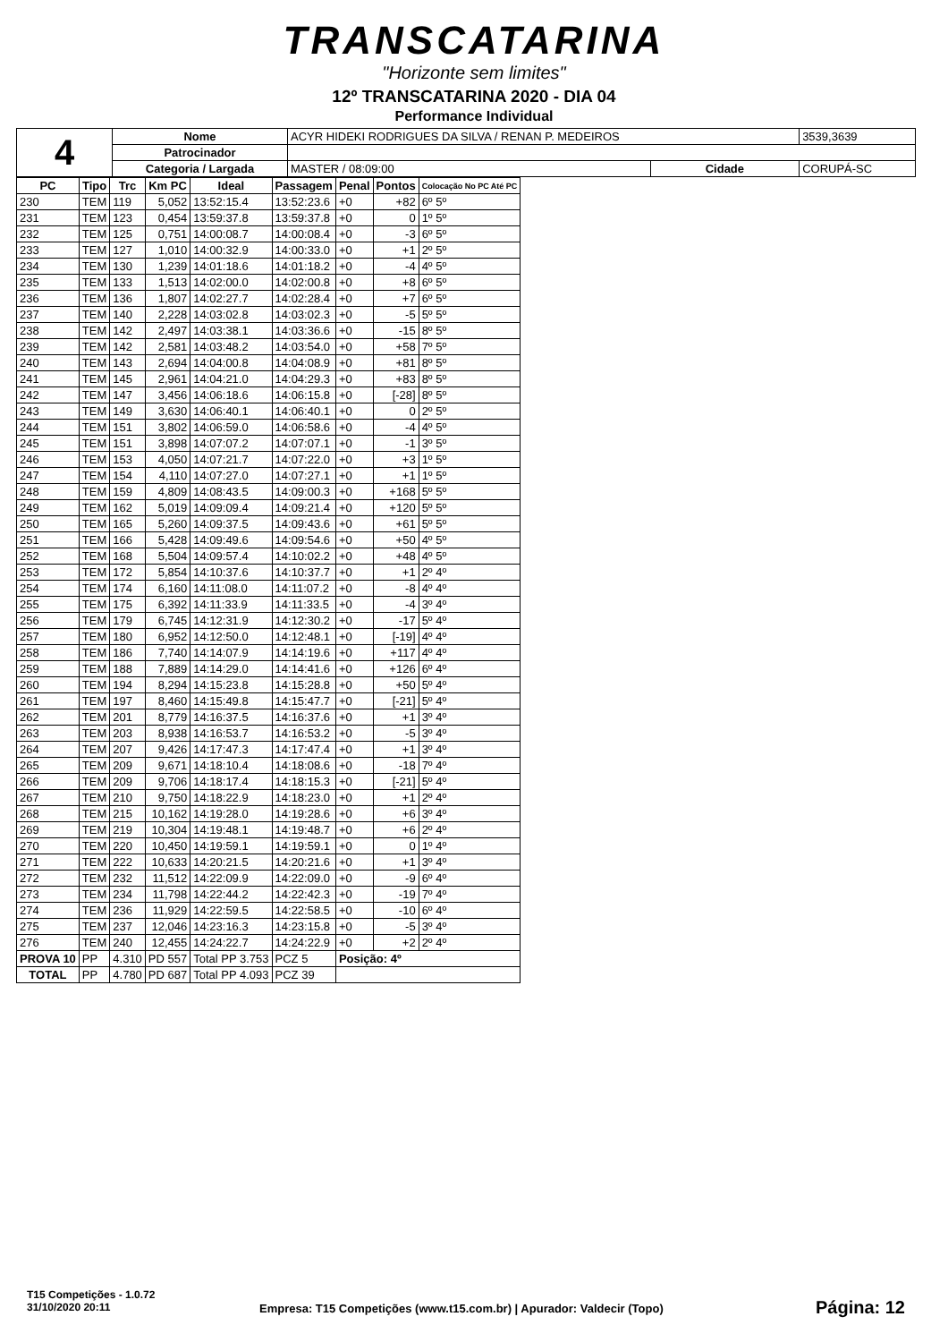TRANSCATARINA
"Horizonte sem limites"
12º TRANSCATARINA 2020 - DIA 04
Performance Individual
| 4 | Nome | ACYR HIDEKI RODRIGUES DA SILVA / RENAN P. MEDEIROS | | | 3539,3639 |
| | Patrocinador | | | | |
| | Categoria / Largada | MASTER / 08:09:00 | Cidade | CORUPÁ-SC | |
| PC | Tipo | Trc | Km PC | Ideal | Passagem | Penal | Pontos | Colocação No PC Até PC |
| --- | --- | --- | --- | --- | --- | --- | --- | --- |
| 230 | TEM | 119 | 5,052 | 13:52:15.4 | 13:52:23.6 | +0 | +82 | 6º 5º |
| 231 | TEM | 123 | 0,454 | 13:59:37.8 | 13:59:37.8 | +0 | 0 | 1º 5º |
| 232 | TEM | 125 | 0,751 | 14:00:08.7 | 14:00:08.4 | +0 | -3 | 6º 5º |
| 233 | TEM | 127 | 1,010 | 14:00:32.9 | 14:00:33.0 | +0 | +1 | 2º 5º |
| 234 | TEM | 130 | 1,239 | 14:01:18.6 | 14:01:18.2 | +0 | -4 | 4º 5º |
| 235 | TEM | 133 | 1,513 | 14:02:00.0 | 14:02:00.8 | +0 | +8 | 6º 5º |
| 236 | TEM | 136 | 1,807 | 14:02:27.7 | 14:02:28.4 | +0 | +7 | 6º 5º |
| 237 | TEM | 140 | 2,228 | 14:03:02.8 | 14:03:02.3 | +0 | -5 | 5º 5º |
| 238 | TEM | 142 | 2,497 | 14:03:38.1 | 14:03:36.6 | +0 | -15 | 8º 5º |
| 239 | TEM | 142 | 2,581 | 14:03:48.2 | 14:03:54.0 | +0 | +58 | 7º 5º |
| 240 | TEM | 143 | 2,694 | 14:04:00.8 | 14:04:08.9 | +0 | +81 | 8º 5º |
| 241 | TEM | 145 | 2,961 | 14:04:21.0 | 14:04:29.3 | +0 | +83 | 8º 5º |
| 242 | TEM | 147 | 3,456 | 14:06:18.6 | 14:06:15.8 | +0 | [-28] | 8º 5º |
| 243 | TEM | 149 | 3,630 | 14:06:40.1 | 14:06:40.1 | +0 | 0 | 2º 5º |
| 244 | TEM | 151 | 3,802 | 14:06:59.0 | 14:06:58.6 | +0 | -4 | 4º 5º |
| 245 | TEM | 151 | 3,898 | 14:07:07.2 | 14:07:07.1 | +0 | -1 | 3º 5º |
| 246 | TEM | 153 | 4,050 | 14:07:21.7 | 14:07:22.0 | +0 | +3 | 1º 5º |
| 247 | TEM | 154 | 4,110 | 14:07:27.0 | 14:07:27.1 | +0 | +1 | 1º 5º |
| 248 | TEM | 159 | 4,809 | 14:08:43.5 | 14:09:00.3 | +0 | +168 | 5º 5º |
| 249 | TEM | 162 | 5,019 | 14:09:09.4 | 14:09:21.4 | +0 | +120 | 5º 5º |
| 250 | TEM | 165 | 5,260 | 14:09:37.5 | 14:09:43.6 | +0 | +61 | 5º 5º |
| 251 | TEM | 166 | 5,428 | 14:09:49.6 | 14:09:54.6 | +0 | +50 | 4º 5º |
| 252 | TEM | 168 | 5,504 | 14:09:57.4 | 14:10:02.2 | +0 | +48 | 4º 5º |
| 253 | TEM | 172 | 5,854 | 14:10:37.6 | 14:10:37.7 | +0 | +1 | 2º 4º |
| 254 | TEM | 174 | 6,160 | 14:11:08.0 | 14:11:07.2 | +0 | -8 | 4º 4º |
| 255 | TEM | 175 | 6,392 | 14:11:33.9 | 14:11:33.5 | +0 | -4 | 3º 4º |
| 256 | TEM | 179 | 6,745 | 14:12:31.9 | 14:12:30.2 | +0 | -17 | 5º 4º |
| 257 | TEM | 180 | 6,952 | 14:12:50.0 | 14:12:48.1 | +0 | [-19] | 4º 4º |
| 258 | TEM | 186 | 7,740 | 14:14:07.9 | 14:14:19.6 | +0 | +117 | 4º 4º |
| 259 | TEM | 188 | 7,889 | 14:14:29.0 | 14:14:41.6 | +0 | +126 | 6º 4º |
| 260 | TEM | 194 | 8,294 | 14:15:23.8 | 14:15:28.8 | +0 | +50 | 5º 4º |
| 261 | TEM | 197 | 8,460 | 14:15:49.8 | 14:15:47.7 | +0 | [-21] | 5º 4º |
| 262 | TEM | 201 | 8,779 | 14:16:37.5 | 14:16:37.6 | +0 | +1 | 3º 4º |
| 263 | TEM | 203 | 8,938 | 14:16:53.7 | 14:16:53.2 | +0 | -5 | 3º 4º |
| 264 | TEM | 207 | 9,426 | 14:17:47.3 | 14:17:47.4 | +0 | +1 | 3º 4º |
| 265 | TEM | 209 | 9,671 | 14:18:10.4 | 14:18:08.6 | +0 | -18 | 7º 4º |
| 266 | TEM | 209 | 9,706 | 14:18:17.4 | 14:18:15.3 | +0 | [-21] | 5º 4º |
| 267 | TEM | 210 | 9,750 | 14:18:22.9 | 14:18:23.0 | +0 | +1 | 2º 4º |
| 268 | TEM | 215 | 10,162 | 14:19:28.0 | 14:19:28.6 | +0 | +6 | 3º 4º |
| 269 | TEM | 219 | 10,304 | 14:19:48.1 | 14:19:48.7 | +0 | +6 | 2º 4º |
| 270 | TEM | 220 | 10,450 | 14:19:59.1 | 14:19:59.1 | +0 | 0 | 1º 4º |
| 271 | TEM | 222 | 10,633 | 14:20:21.5 | 14:20:21.6 | +0 | +1 | 3º 4º |
| 272 | TEM | 232 | 11,512 | 14:22:09.9 | 14:22:09.0 | +0 | -9 | 6º 4º |
| 273 | TEM | 234 | 11,798 | 14:22:44.2 | 14:22:42.3 | +0 | -19 | 7º 4º |
| 274 | TEM | 236 | 11,929 | 14:22:59.5 | 14:22:58.5 | +0 | -10 | 6º 4º |
| 275 | TEM | 237 | 12,046 | 14:23:16.3 | 14:23:15.8 | +0 | -5 | 3º 4º |
| 276 | TEM | 240 | 12,455 | 14:24:22.7 | 14:24:22.9 | +0 | +2 | 2º 4º |
| PROVA 10 | PP | 4.310 | PD 557 | Total PP 3.753 | PCZ 5 | Posição: 4º | | |
| TOTAL | PP | 4.780 | PD 687 | Total PP 4.093 | PCZ 39 | | | |
T15 Competições - 1.0.72
31/10/2020 20:11
Empresa: T15 Competições (www.t15.com.br) | Apurador: Valdecir (Topo)
Página: 12